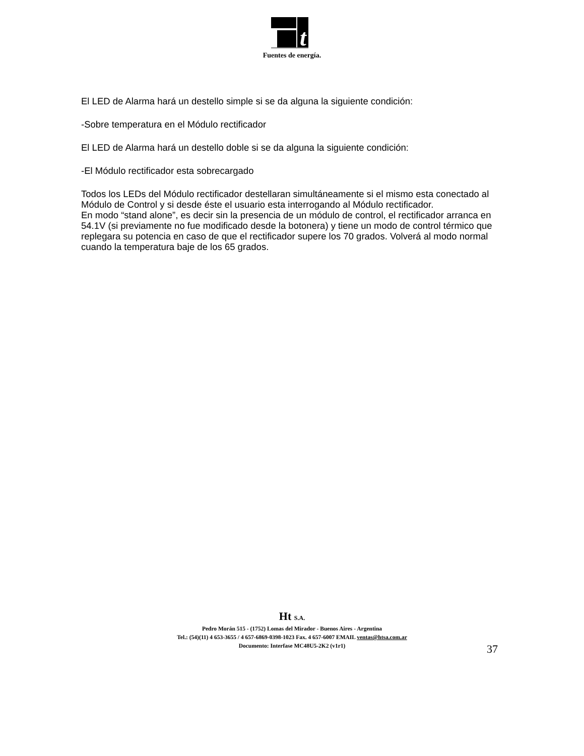t
Fuentes de energía.
El LED de Alarma hará un destello simple si se da alguna la siguiente condición:
-Sobre temperatura en el Módulo rectificador
El LED de Alarma hará un destello doble si se da alguna la siguiente condición:
-El Módulo rectificador esta sobrecargado
Todos los LEDs del Módulo rectificador destellaran simultáneamente si el mismo esta conectado al Módulo de Control y si desde éste el usuario esta interrogando al Módulo rectificador.
En modo “stand alone”, es decir sin la presencia de un módulo de control, el rectificador arranca en 54.1V (si previamente no fue modificado desde la botonera) y tiene un modo de control térmico que replegara su potencia en caso de que el rectificador supere los 70 grados. Volverá al modo normal cuando la temperatura baje de los 65 grados.
Ht S.A.
Pedro Morán 515 - (1752) Lomas del Mirador - Buenos Aires - Argentina
Tel.: (54)(11) 4 653-3655 / 4 657-6869-0398-1023 Fax. 4 657-6007 EMAIL ventas@htsa.com.ar
Documento: Interfase MC48U5-2K2 (v1r1)
37